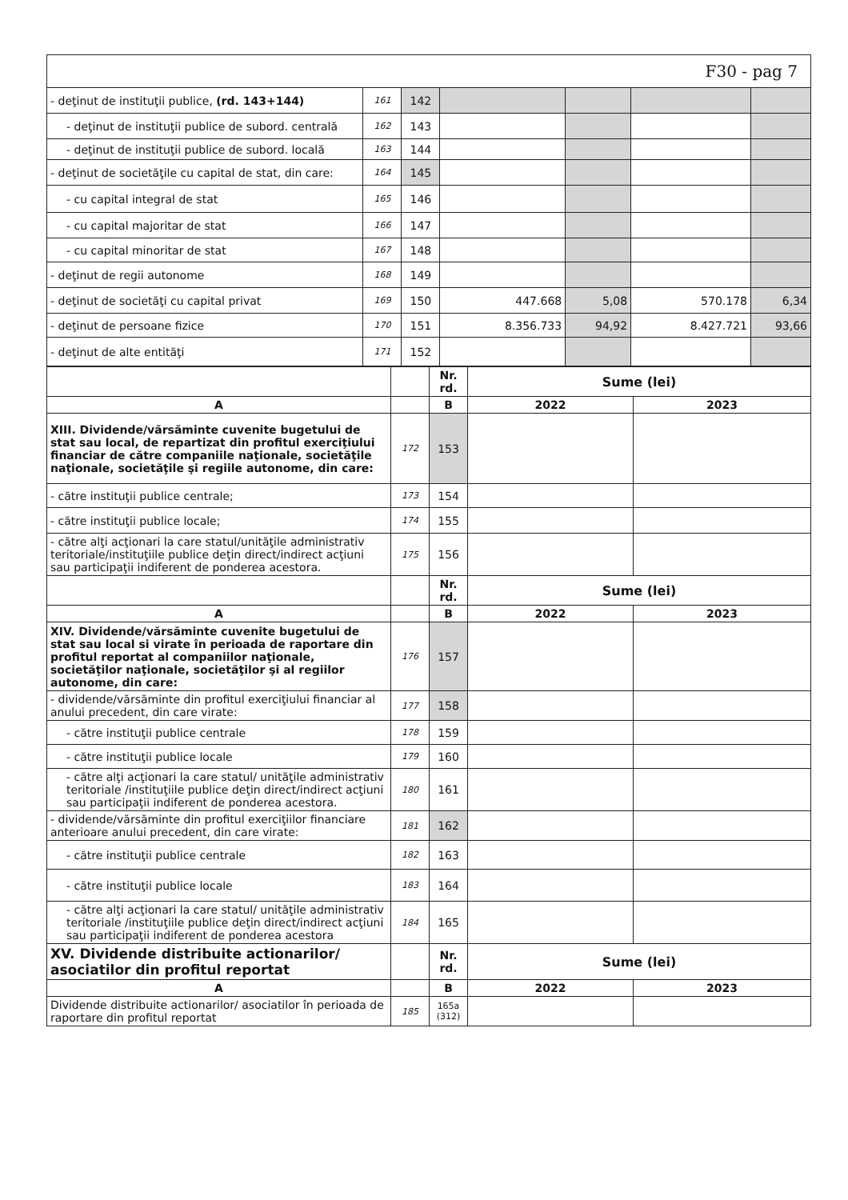F30 - pag 7
| - deţinut de instituţii publice, (rd. 143+144) | 161 | 142 | | | | |
| - deţinut de instituţii publice de subord. centrală | 162 | 143 | | | | |
| - deţinut de instituţii publice de subord. locală | 163 | 144 | | | | |
| - deţinut de societăţile cu capital de stat, din care: | 164 | 145 | | | | |
| - cu capital integral de stat | 165 | 146 | | | | |
| - cu capital majoritar de stat | 166 | 147 | | | | |
| - cu capital minoritar de stat | 167 | 148 | | | | |
| - deţinut de regii autonome | 168 | 149 | | | | |
| - deţinut de societăţi cu capital privat | 169 | 150 | 447.668 | 5,08 | 570.178 | 6,34 |
| - deţinut de persoane fizice | 170 | 151 | 8.356.733 | 94,92 | 8.427.721 | 93,66 |
| - deţinut de alte entităţi | 171 | 152 | | | | |
| | | Nr. rd. | Sume (lei) | |
| A | | B | 2022 | 2023 |
| XIII. Dividende/vărsăminte cuvenite bugetului de stat sau local, de repartizat din profitul exerciţiului financiar de către companiile naţionale, societăţile naţionale, societăţile şi regiile autonome, din care: | 172 | 153 | | |
| - către instituţii publice centrale; | 173 | 154 | | |
| - către instituţii publice locale; | 174 | 155 | | |
| - către alţi acţionari la care statul/unităţile administrativ teritoriale/instituţiile publice deţin direct/indirect acţiuni sau participaţii indiferent de ponderea acestora. | 175 | 156 | | |
| | | Nr. rd. | Sume (lei) | |
| A | | B | 2022 | 2023 |
| XIV. Dividende/vărsăminte cuvenite bugetului de stat sau local si virate în perioada de raportare din profitul reportat al companiilor naţionale, societăţilor naţionale, societăţilor şi al regiilor autonome, din care: | 176 | 157 | | |
| - dividende/vărsăminte din profitul exerciţiului financiar al anului precedent, din care virate: | 177 | 158 | | |
| - către instituţii publice centrale | 178 | 159 | | |
| - către instituţii publice locale | 179 | 160 | | |
| - către alţi acţionari la care statul/ unităţile administrativ teritoriale /instituţiile publice deţin direct/indirect acţiuni sau participaţii indiferent de ponderea acestora. | 180 | 161 | | |
| - dividende/vărsăminte din profitul exerciţiilor financiare anterioare anului precedent, din care virate: | 181 | 162 | | |
| - către instituţii publice centrale | 182 | 163 | | |
| - către instituţii publice locale | 183 | 164 | | |
| - către alţi acţionari la care statul/ unităţile administrativ teritoriale /instituţiile publice deţin direct/indirect acţiuni sau participaţii indiferent de ponderea acestora | 184 | 165 | | |
| XV. Dividende distribuite actionarilor/ asociatilor din profitul reportat | | Nr. rd. | Sume (lei) | |
| A | | B | 2022 | 2023 |
| Dividende distribuite actionarilor/ asociatilor în perioada de raportare din profitul reportat | 185 | 165a (312) | | |